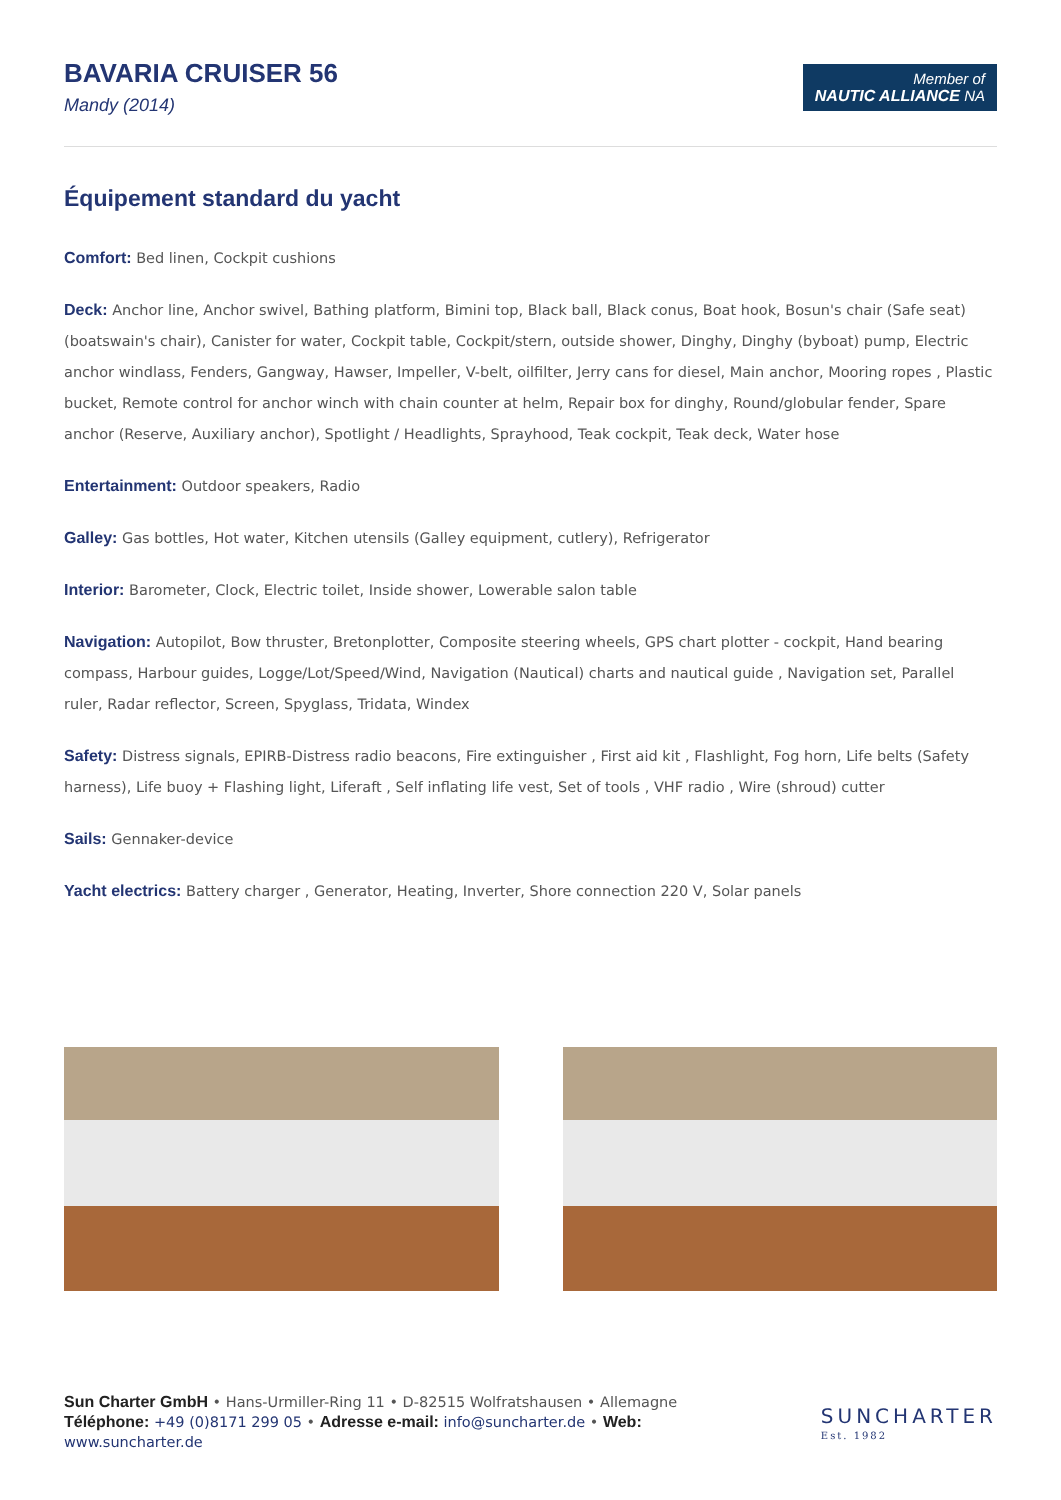BAVARIA CRUISER 56
Mandy (2014)
Member of
NAUTIC ALLIANCE NA
Équipement standard du yacht
Comfort: Bed linen, Cockpit cushions
Deck: Anchor line, Anchor swivel, Bathing platform, Bimini top, Black ball, Black conus, Boat hook, Bosun's chair (Safe seat) (boatswain's chair), Canister for water, Cockpit table, Cockpit/stern, outside shower, Dinghy, Dinghy (byboat) pump, Electric anchor windlass, Fenders, Gangway, Hawser, Impeller, V-belt, oilfilter, Jerry cans for diesel, Main anchor, Mooring ropes , Plastic bucket, Remote control for anchor winch with chain counter at helm, Repair box for dinghy, Round/globular fender, Spare anchor (Reserve, Auxiliary anchor), Spotlight / Headlights, Sprayhood, Teak cockpit, Teak deck, Water hose
Entertainment: Outdoor speakers, Radio
Galley: Gas bottles, Hot water, Kitchen utensils (Galley equipment, cutlery), Refrigerator
Interior: Barometer, Clock, Electric toilet, Inside shower, Lowerable salon table
Navigation: Autopilot, Bow thruster, Bretonplotter, Composite steering wheels, GPS chart plotter - cockpit, Hand bearing compass, Harbour guides, Logge/Lot/Speed/Wind, Navigation (Nautical) charts and nautical guide , Navigation set, Parallel ruler, Radar reflector, Screen, Spyglass, Tridata, Windex
Safety: Distress signals, EPIRB-Distress radio beacons, Fire extinguisher , First aid kit , Flashlight, Fog horn, Life belts (Safety harness), Life buoy + Flashing light, Liferaft , Self inflating life vest, Set of tools , VHF radio , Wire (shroud) cutter
Sails: Gennaker-device
Yacht electrics: Battery charger , Generator, Heating, Inverter, Shore connection 220 V, Solar panels
Sun Charter GmbH • Hans-Urmiller-Ring 11 • D-82515 Wolfratshausen • Allemagne
Téléphone: +49 (0)8171 299 05 • Adresse e-mail: info@suncharter.de • Web:
www.suncharter.de
SUNCHARTER
Est. 1982